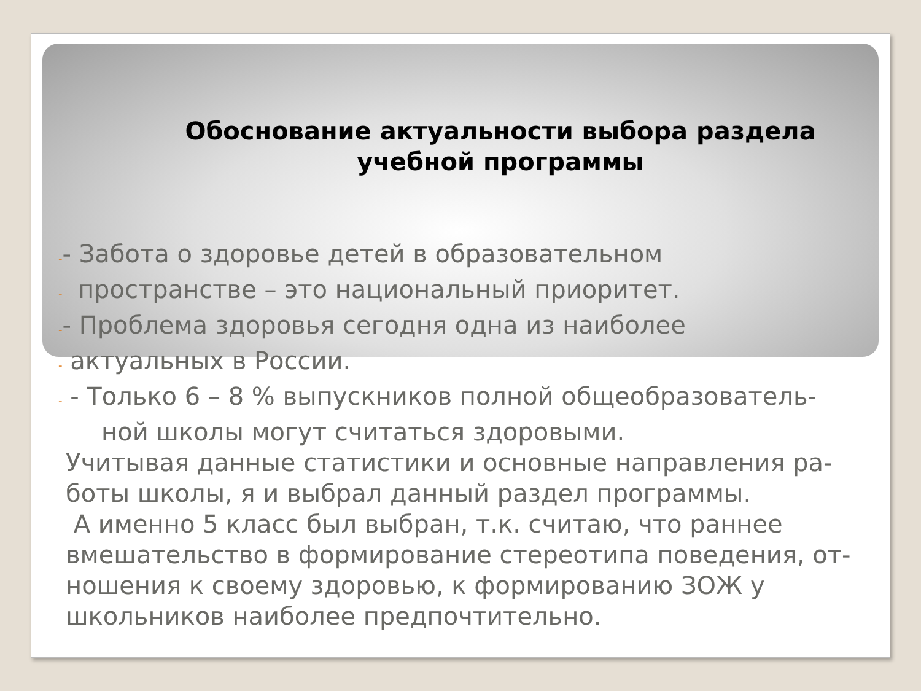Обоснование актуальности выбора раздела
учебной программы
-- Забота о здоровье детей в образовательном
- пространстве – это национальный приоритет.
-- Проблема здоровья сегодня одна из наиболее
- актуальных в России.
- - Только 6 – 8 % выпускников полной общеобразователь-
ной школы могут считаться здоровыми.
Учитывая данные статистики и основные направления ра-
боты школы, я и выбрал данный раздел программы.
А именно 5 класс был выбран, т.к. считаю, что раннее
вмешательство в формирование стереотипа поведения, от-
ношения к своему здоровью, к формированию ЗОЖ у
школьников наиболее предпочтительно.